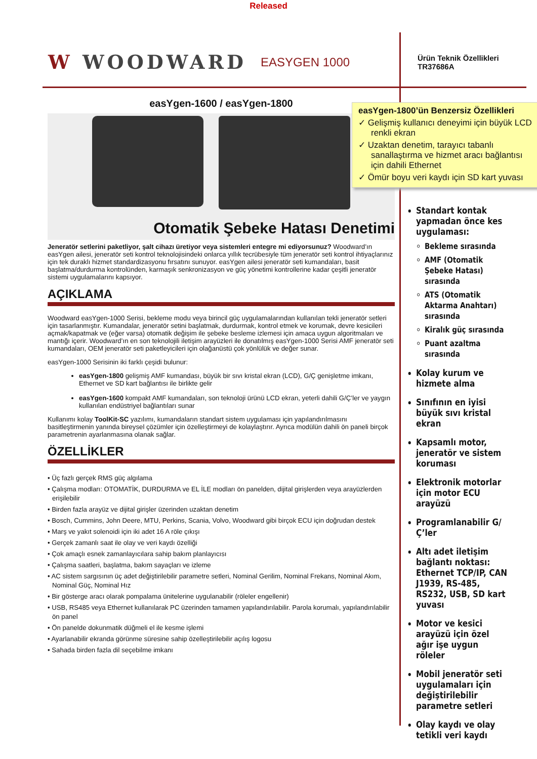Released
W WOODWARD
EASYGEN 1000
Ürün Teknik Özellikleri
TR37686A
easYgen-1600 / easYgen-1800
Otomatik Şebeke Hatası Denetimi
Jeneratör setlerini paketliyor, şalt cihazı üretiyor veya sistemleri entegre mi ediyorsunuz? Woodward’ın easYgen ailesi, jeneratör seti kontrol teknolojisindeki onlarca yıllık tecrübesiyle tüm jeneratör seti kontrol ihtiyaçlarınız için tek duraklı hizmet standardizasyonu fırsatını sunuyor. easYgen ailesi jeneratör seti kumandaları, basit başlatma/durdurma kontrolünden, karmaşık senkronizasyon ve güç yönetimi kontrollerine kadar çeşitli jeneratör sistemi uygulamalarını kapsıyor.
AÇIKLAMA
Woodward easYgen-1000 Serisi, bekleme modu veya birincil güç uygulamalarından kullanılan tekli jeneratör setleri için tasarlanmıştır. Kumandalar, jeneratör setini başlatmak, durdurmak, kontrol etmek ve korumak, devre kesicileri açmak/kapatmak ve (eğer varsa) otomatik değişim ile şebeke besleme izlemesi için amaca uygun algoritmaları ve mantığı içerir. Woodward’ın en son teknolojili iletişim arayüzleri ile donatılmış easYgen-1000 Serisi AMF jeneratör seti kumandaları, OEM jeneratör seti paketleyicileri için olağanüstü çok yönlülük ve değer sunar.
easYgen-1000 Serisinin iki farklı çeşidi bulunur:
easYgen-1800 gelişmiş AMF kumandası, büyük bir sıvı kristal ekran (LCD), G/Ç genişletme imkanı, Ethernet ve SD kart bağlantısı ile birlikte gelir
easYgen-1600 kompakt AMF kumandaları, son teknoloji ürünü LCD ekran, yeterli dahili G/Ç’ler ve yaygın kullanılan endüstriyel bağlantıları sunar
Kullanımı kolay ToolKit-SC yazılımı, kumandaların standart sistem uygulaması için yapılandırılmasını basitleştirmenin yanında bireysel çözümler için özelleştirmeyi de kolaylaştırır. Ayrıca modülün dahili ön paneli birçok parametrenin ayarlanmasına olanak sağlar.
ÖZELLİKLER
• Üç fazlı gerçek RMS güç algılama
• Çalışma modları: OTOMATİK, DURDURMA ve EL İLE modları ön panelden, dijital girişlerden veya arayüzlerden erişilebilir
• Birden fazla arayüz ve dijital girişler üzerinden uzaktan denetim
• Bosch, Cummins, John Deere, MTU, Perkins, Scania, Volvo, Woodward gibi birçok ECU için doğrudan destek
• Marş ve yakıt solenoidi için iki adet 16 A röle çıkışı
• Gerçek zamanlı saat ile olay ve veri kaydı özelliği
• Çok amaçlı esnek zamanlayıcılara sahip bakım planlayıcısı
• Çalışma saatleri, başlatma, bakım sayaçları ve izleme
• AC sistem sargısının üç adet değiştirilebilir parametre setleri, Nominal Gerilim, Nominal Frekans, Nominal Akım, Nominal Güç, Nominal Hız
• Bir gösterge aracı olarak pompalama ünitelerine uygulanabilir (röleler engellenir)
• USB, RS485 veya Ethernet kullanılarak PC üzerinden tamamen yapılandırılabilir. Parola korumalı, yapılandırılabilir ön panel
• Ön panelde dokunmatik düğmeli el ile kesme işlemi
• Ayarlanabilir ekranda görünme süresine sahip özelleştirilebilir açılış logosu
• Sahada birden fazla dil seçebilme imkanı
easYgen-1800’ün Benzersiz Özellikleri
✓ Gelişmiş kullanıcı deneyimi için büyük LCD renkli ekran
✓ Uzaktan denetim, tarayıcı tabanlı sanallaştırma ve hizmet aracı bağlantısı için dahili Ethernet
✓ Ömür boyu veri kaydı için SD kart yuvası
Standart kontak yapmadan önce kes uygulaması:
Bekleme sırasında
AMF (Otomatik Şebeke Hatası) sırasında
ATS (Otomatik Aktarma Anahtarı) sırasında
Kiralık güç sırasında
Puant azaltma sırasında
Kolay kurum ve hizmete alma
Sınıfının en iyisi büyük sıvı kristal ekran
Kapsamlı motor, jeneratör ve sistem koruması
Elektronik motorlar için motor ECU arayüzü
Programlanabilir G/Ç’ler
Altı adet iletişim bağlantı noktası: Ethernet TCP/IP, CAN J1939, RS-485, RS232, USB, SD kart yuvası
Motor ve kesici arayüzü için özel ağır işe uygun röleler
Mobil jeneratör seti uygulamaları için değiştirilebilir parametre setleri
Olay kaydı ve olay tetikli veri kaydı